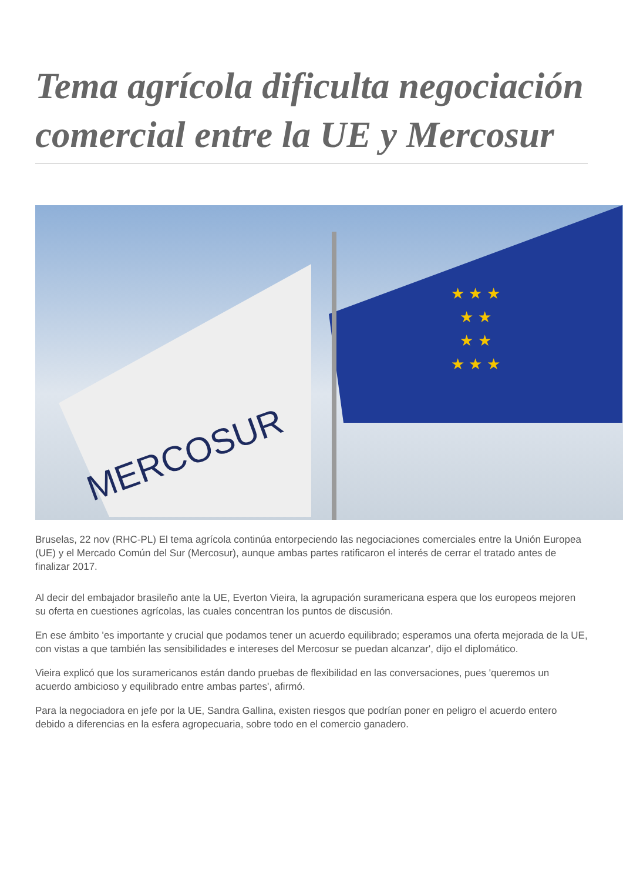Tema agrícola dificulta negociación comercial entre la UE y Mercosur
MERCOSUR
★ ★ ★
★ ★
★ ★
★ ★ ★
Bruselas, 22 nov (RHC-PL) El tema agrícola continúa entorpeciendo las negociaciones comerciales entre la Unión Europea (UE) y el Mercado Común del Sur (Mercosur), aunque ambas partes ratificaron el interés de cerrar el tratado antes de finalizar 2017.
Al decir del embajador brasileño ante la UE, Everton Vieira, la agrupación suramericana espera que los europeos mejoren su oferta en cuestiones agrícolas, las cuales concentran los puntos de discusión.
En ese ámbito 'es importante y crucial que podamos tener un acuerdo equilibrado; esperamos una oferta mejorada de la UE, con vistas a que también las sensibilidades e intereses del Mercosur se puedan alcanzar', dijo el diplomático.
Vieira explicó que los suramericanos están dando pruebas de flexibilidad en las conversaciones, pues 'queremos un acuerdo ambicioso y equilibrado entre ambas partes', afirmó.
Para la negociadora en jefe por la UE, Sandra Gallina, existen riesgos que podrían poner en peligro el acuerdo entero debido a diferencias en la esfera agropecuaria, sobre todo en el comercio ganadero.